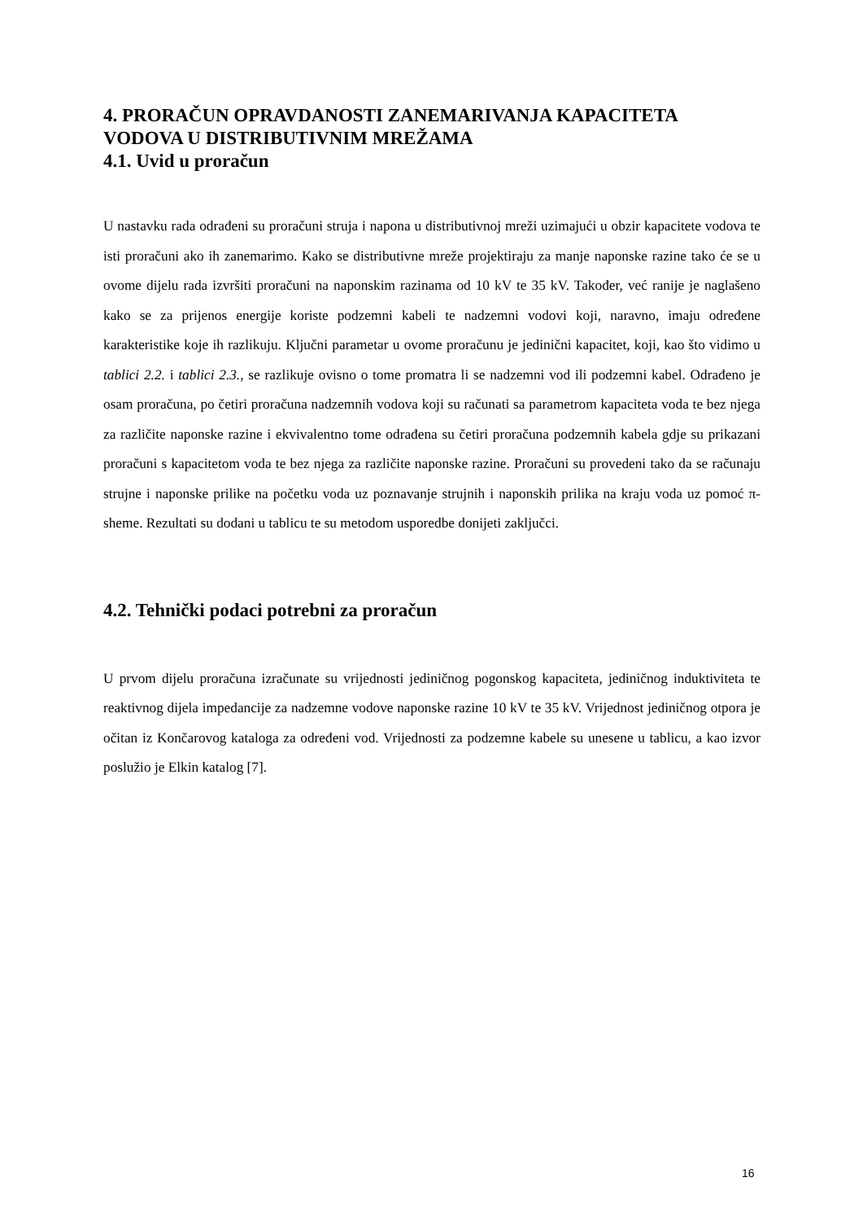4. PRORAČUN OPRAVDANOSTI ZANEMARIVANJA KAPACITETA VODOVA U DISTRIBUTIVNIM MREŽAMA
4.1. Uvid u proračun
U nastavku rada odrađeni su proračuni struja i napona u distributivnoj mreži uzimajući u obzir kapacitete vodova te isti proračuni ako ih zanemarimo. Kako se distributivne mreže projektiraju za manje naponske razine tako će se u ovome dijelu rada izvršiti proračuni na naponskim razinama od 10 kV te 35 kV. Također, već ranije je naglašeno kako se za prijenos energije koriste podzemni kabeli te nadzemni vodovi koji, naravno, imaju određene karakteristike koje ih razlikuju. Ključni parametar u ovome proračunu je jedinični kapacitet, koji, kao što vidimo u tablici 2.2. i tablici 2.3., se razlikuje ovisno o tome promatra li se nadzemni vod ili podzemni kabel. Odrađeno je osam proračuna, po četiri proračuna nadzemnih vodova koji su računati sa parametrom kapaciteta voda te bez njega za različite naponske razine i ekvivalentno tome odrađena su četiri proračuna podzemnih kabela gdje su prikazani proračuni s kapacitetom voda te bez njega za različite naponske razine. Proračuni su provedeni tako da se računaju strujne i naponske prilike na početku voda uz poznavanje strujnih i naponskih prilika na kraju voda uz pomoć π-sheme. Rezultati su dodani u tablicu te su metodom usporedbe donijeti zaključci.
4.2. Tehnički podaci potrebni za proračun
U prvom dijelu proračuna izračunate su vrijednosti jediničnog pogonskog kapaciteta, jediničnog induktiviteta te reaktivnog dijela impedancije za nadzemne vodove naponske razine 10 kV te 35 kV. Vrijednost jediničnog otpora je očitan iz Končarovog kataloga za određeni vod. Vrijednosti za podzemne kabele su unesene u tablicu, a kao izvor poslužio je Elkin katalog [7].
16